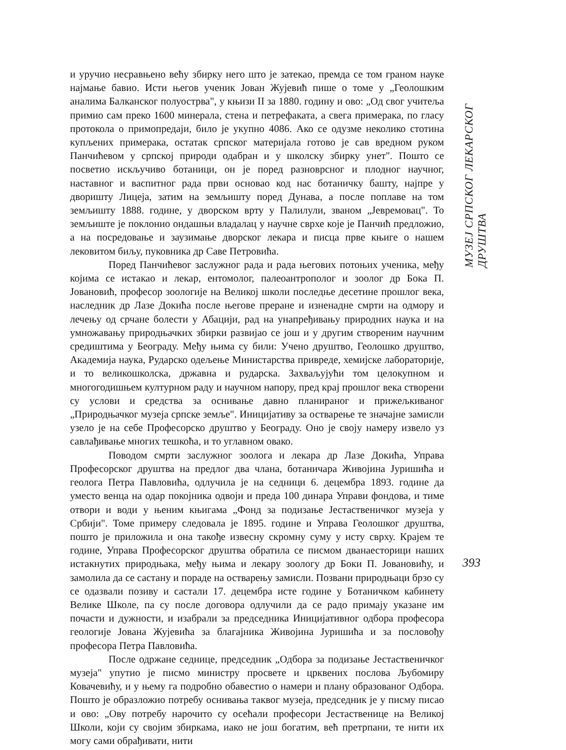и уручио несравњено већу збирку него што је затекао, премда се том граном науке најмање бавио. Исти његов ученик Јован Жујевић пише о томе у „Геолошким аналима Балканског полуострва", у књизи II за 1880. годину и ово: „Од свог учитеља примио сам преко 1600 минерала, стена и петрефаката, а свега примерака, по гласу протокола о примопредаји, било је укупно 4086. Ако се одузме неколико стотина купљених примерака, остатак српског материјала готово је сав вредном руком Панчићевом у српској природи одабран и у школску збирку унет". Пошто се посветио искључиво ботаници, он је поред разноврсног и плодног научног, наставног и васпитног рада први основао код нас ботаничку башту, најпре у дворишту Лицеја, затим на земљишту поред Дунава, а после поплаве на том земљишту 1888. године, у дворском врту у Палилули, званом „Јевремовац". То земљиште је поклонио ондашњи владалац у научне сврхе које је Панчић предложио, а на посредовање и заузимање дворског лекара и писца прве књиге о нашем лековитом биљу, пуковника др Саве Петровића.
Поред Панчићевог заслужног рада и рада његових потоњих ученика, међу којима се истакао и лекар, ентомолог, палеоантрополог и зоолог др Бока П. Јовановић, професор зоологије на Великој школи последње десетине прошлог века, наследник др Лазе Докића после његове преране и изненадне смрти на одмору и лечењу од срчане болести у Абацији, рад на унапређивању природних наука и на умножавању природњачких збирки развијао се још и у другим створеним научним средиштима у Београду. Међу њима су били: Учено друштво, Геолошко друштво, Академија наука, Рударско одељење Министарства привреде, хемијске лабораторије, и то великошколска, државна и рударска. Захваљујући том целокупном и многогодишњем културном раду и научном напору, пред крај прошлог века створени су услови и средства за оснивање давно планираног и прижељкиваног „Природњачког музеја српске земље". Иницијативу за остварење те значајне замисли узело је на себе Професорско друштво у Београду. Оно је своју намеру извело уз савлађивање многих тешкоћа, и то углавном овако.
Поводом смрти заслужног зоолога и лекара др Лазе Докића, Управа Професорског друштва на предлог два члана, ботаничара Живојина Јуришића и геолога Петра Павловића, одлучила је на седници 6. децембра 1893. године да уместо венца на одар покојника одвоји и преда 100 динара Управи фондова, и тиме отвори и води у њеним књигама „Фонд за подизање Јестаственичког музеја у Србији". Томе примеру следовала је 1895. године и Управа Геолошког друштва, пошто је приложила и она такође извесну скромну суму у исту сврху. Крајем те године, Управа Професорског друштва обратила се писмом дванаесторици наших истакнутих природњака, међу њима и лекару зоологу др Боки П. Јовановићу, и замолила да се састану и пораде на остварењу замисли. Позвани природњаци брзо су се одазвали позиву и састали 17. децембра исте године у Ботаничком кабинету Велике Школе, па су после договора одлучили да се радо примају указане им почасти и дужности, и изабрали за председника Иницијативног одбора професора геологије Јована Жујевића за благајника Живојина Јуришића и за пословођу професора Петра Павловића.
После одржане седнице, председник „Одбора за подизање Јестаственичког музеја" упутио је писмо министру просвете и црквених послова Љубомиру Ковачевићу, и у њему га подробно обавестио о намери и плану образованог Одбора. Пошто је образложио потребу оснивања таквог музеја, председник је у писму писао и ово: „Ову потребу нарочито су осећали професори Јестаственице на Великој Школи, који су својим збиркама, иако не још богатим, већ претрпани, те нити их могу сами обрађивати, нити
МУЗЕЈ СРПСКОГ ЛЕКАРСКОГ ДРУШТВА
393